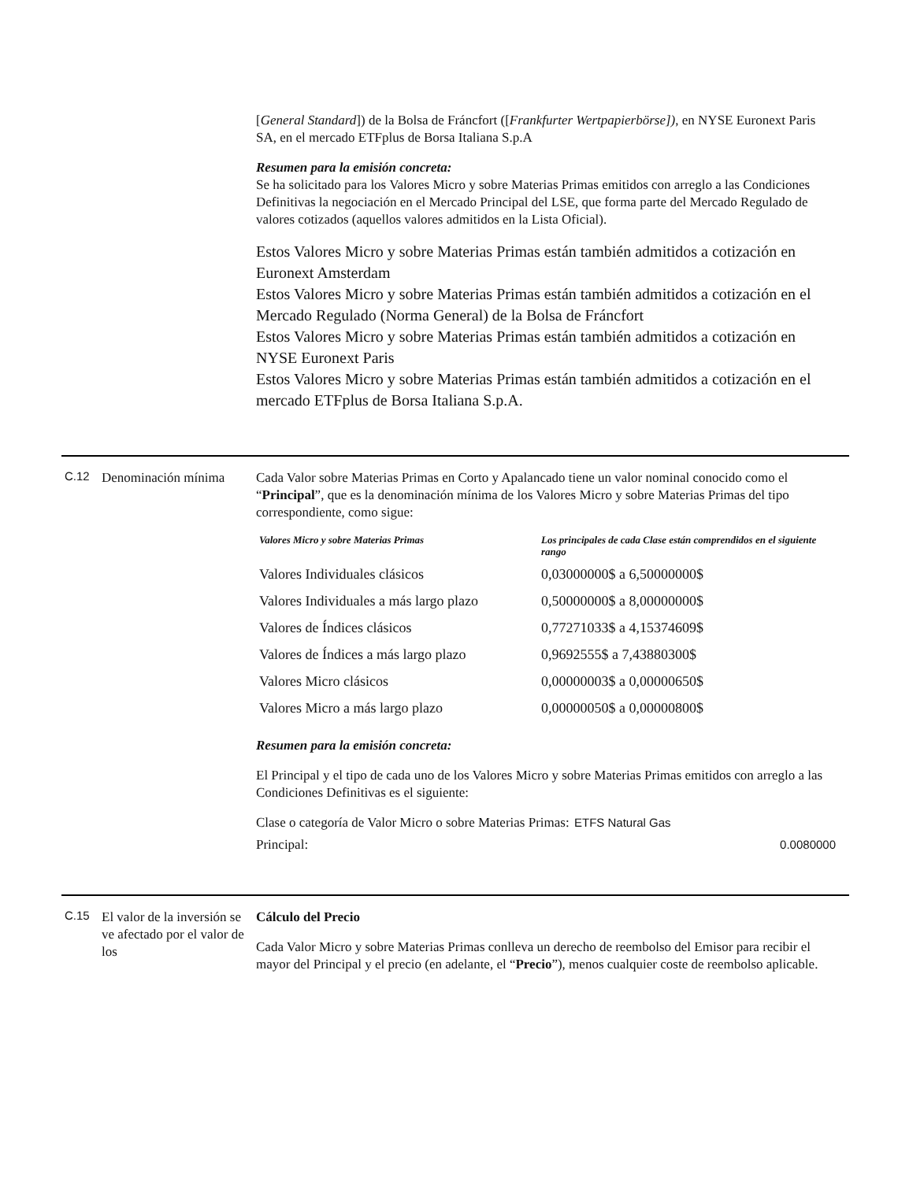[General Standard]) de la Bolsa de Fráncfort ([Frankfurter Wertpapierbörse]), en NYSE Euronext Paris SA, en el mercado ETFplus de Borsa Italiana S.p.A
Resumen para la emisión concreta:
Se ha solicitado para los Valores Micro y sobre Materias Primas emitidos con arreglo a las Condiciones Definitivas la negociación en el Mercado Principal del LSE, que forma parte del Mercado Regulado de valores cotizados (aquellos valores admitidos en la Lista Oficial).
Estos Valores Micro y sobre Materias Primas están también admitidos a cotización en Euronext Amsterdam
Estos Valores Micro y sobre Materias Primas están también admitidos a cotización en el Mercado Regulado (Norma General) de la Bolsa de Fráncfort
Estos Valores Micro y sobre Materias Primas están también admitidos a cotización en NYSE Euronext Paris
Estos Valores Micro y sobre Materias Primas están también admitidos a cotización en el mercado ETFplus de Borsa Italiana S.p.A.
C.12
Denominación mínima Cada Valor sobre Materias Primas en Corto y Apalancado tiene un valor nominal conocido como el “Principal”, que es la denominación mínima de los Valores Micro y sobre Materias Primas del tipo correspondiente, como sigue:
| Valores Micro y sobre Materias Primas | Los principales de cada Clase están comprendidos en el siguiente rango |
| --- | --- |
| Valores Individuales clásicos | 0,03000000$ a 6,50000000$ |
| Valores Individuales a más largo plazo | 0,50000000$ a 8,00000000$ |
| Valores de Índices clásicos | 0,77271033$ a 4,15374609$ |
| Valores de Índices a más largo plazo | 0,9692555$ a 7,43880300$ |
| Valores Micro clásicos | 0,00000003$ a 0,00000650$ |
| Valores Micro a más largo plazo | 0,00000050$ a 0,00000800$ |
Resumen para la emisión concreta:
El Principal y el tipo de cada uno de los Valores Micro y sobre Materias Primas emitidos con arreglo a las Condiciones Definitivas es el siguiente:
| Clase o categoría de Valor Micro o sobre Materias Primas: | ETFS Natural Gas |
| Principal: | 0.0080000 |
C.15
El valor de la inversión se ve afectado por el valor de los
Cálculo del Precio
Cada Valor Micro y sobre Materias Primas conlleva un derecho de reembolso del Emisor para recibir el mayor del Principal y el precio (en adelante, el “Precio”), menos cualquier coste de reembolso aplicable.